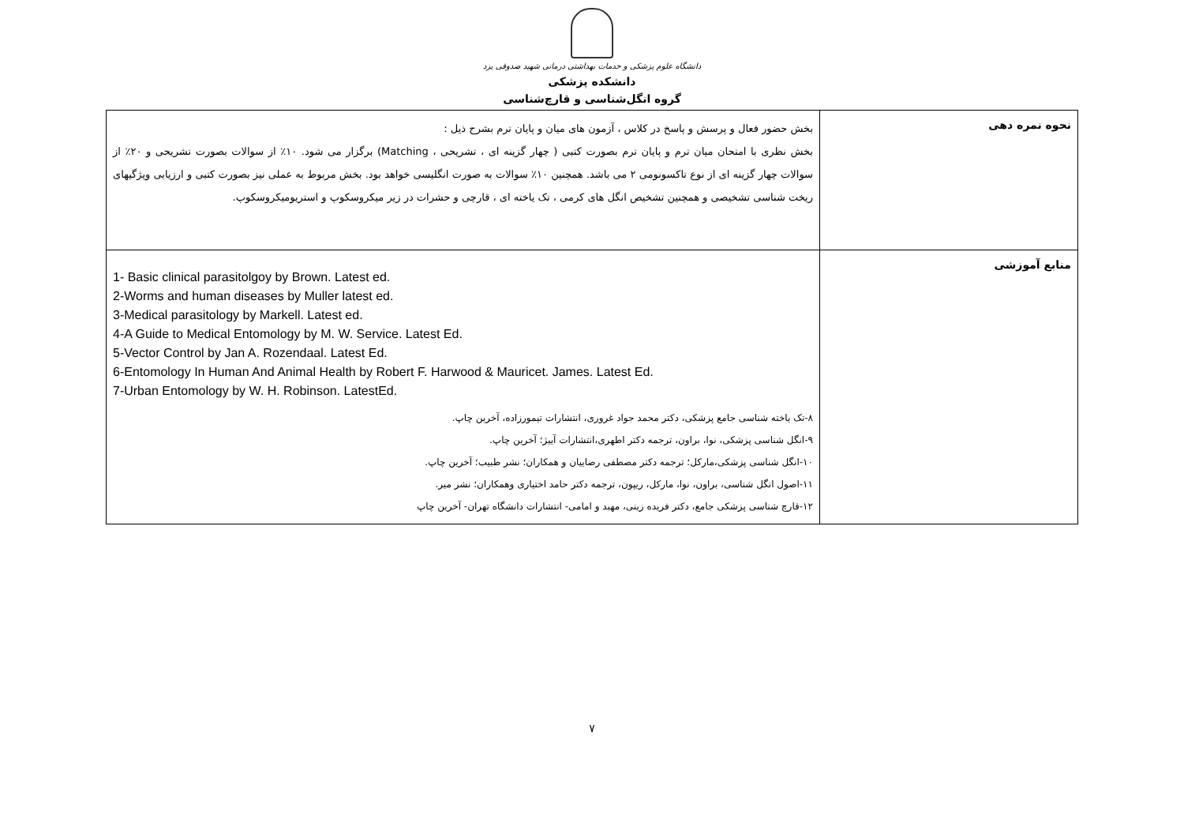دانشگاه علوم پزشکی و خدمات بهداشتی درمانی شهید صدوقی یزد
دانشکده پزشکی
گروه انگل‌شناسی و قارچ‌شناسی
| نحوه نمره دهی | بخش حضور فعال و پرسش و پاسخ در کلاس ، آزمون های میان و پایان ترم بشرح ذیل : بخش نظری با امتحان میان ترم و پایان ترم بصورت کتبی ( چهار گزینه ای ، تشریحی ، Matching) برگزار می شود. ۱۰٪ از سوالات بصورت تشریحی و ۲۰٪ از سوالات چهار گزینه ای از نوع تاکسونومی ۲ می باشد. همچنین ۱۰٪ سوالات به صورت انگلیسی خواهد بود. بخش مربوط به عملی نیز بصورت کتبی و ارزیابی ویژگیهای ریخت شناسی تشخیصی و همچنین تشخیص انگل های کرمی ، تک یاخته ای ، قارچی و حشرات در زیر میکروسکوپ و استریومیکروسکوپ. |
| منابع آموزشی | 1- Basic clinical parasitolgoy by Brown. Latest ed. 2-Worms and human diseases by Muller latest ed. 3-Medical parasitology by Markell. Latest ed. 4-A Guide to Medical Entomology by M. W. Service. Latest Ed. 5-Vector Control by Jan A. Rozendaal. Latest Ed. 6-Entomology In Human And Animal Health by Robert F. Harwood & Mauricet. James. Latest Ed. 7-Urban Entomology by W. H. Robinson. LatestEd. ۸-تک یاخته شناسی جامع پزشکی، دکتر محمد جواد غروری، انتشارات تیمورزاده، آخرین چاپ. ۹-انگل شناسی پزشکی، نوا، براون، ترجمه دکتر اطهری،انتشارات آییژ؛ آخرین چاپ. ۱۰-انگل شناسی پزشکی،مارکل؛ ترجمه دکتر مصطفی رضاییان و همکاران؛ نشر طبیب؛ آخرین چاپ. ۱۱-اصول انگل شناسی، براون، نوا، مارکل، ریپون، ترجمه دکتر حامد اختیاری وهمکاران؛ نشر میر. ۱۲-قارچ شناسی پزشکی جامع، دکتر فریده زینی، مهبد و امامی- انتشارات دانشگاه تهران- آخرین چاپ |
۷